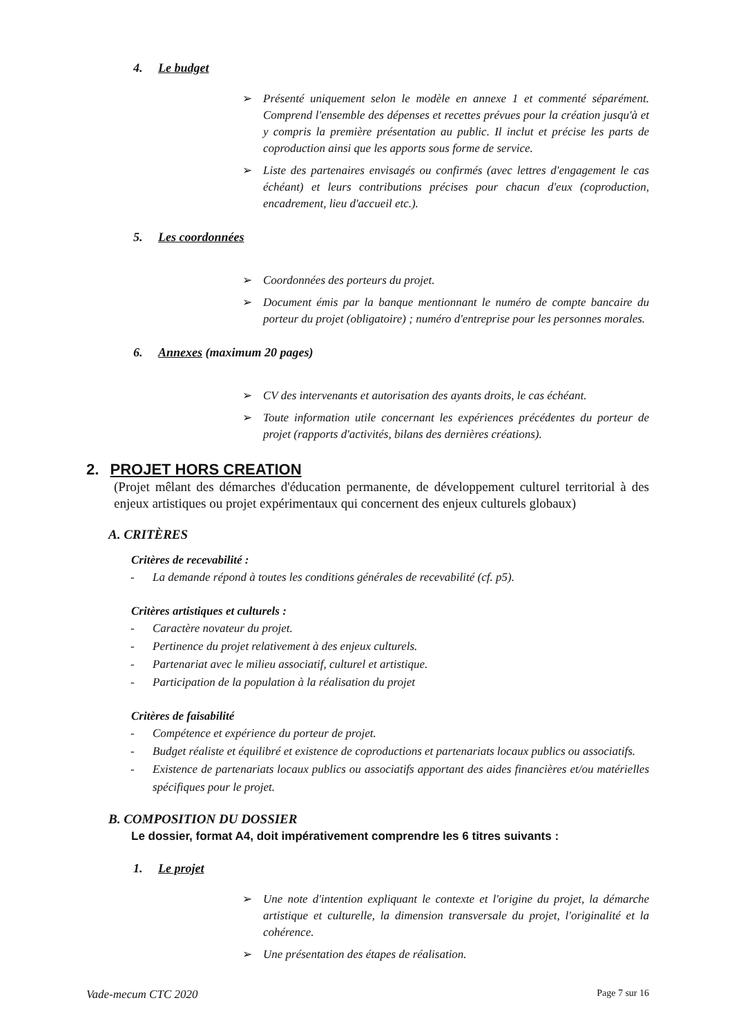4. Le budget
➢ Présenté uniquement selon le modèle en annexe 1 et commenté séparément. Comprend l'ensemble des dépenses et recettes prévues pour la création jusqu'à et y compris la première présentation au public. Il inclut et précise les parts de coproduction ainsi que les apports sous forme de service.
➢ Liste des partenaires envisagés ou confirmés (avec lettres d'engagement le cas échéant) et leurs contributions précises pour chacun d'eux (coproduction, encadrement, lieu d'accueil etc.).
5. Les coordonnées
➢ Coordonnées des porteurs du projet.
➢ Document émis par la banque mentionnant le numéro de compte bancaire du porteur du projet (obligatoire) ; numéro d'entreprise pour les personnes morales.
6. Annexes (maximum 20 pages)
➢ CV des intervenants et autorisation des ayants droits, le cas échéant.
➢ Toute information utile concernant les expériences précédentes du porteur de projet (rapports d'activités, bilans des dernières créations).
2. PROJET HORS CREATION
(Projet mêlant des démarches d'éducation permanente, de développement culturel territorial à des enjeux artistiques ou projet expérimentaux qui concernent des enjeux culturels globaux)
A. CRITÈRES
Critères de recevabilité :
- La demande répond à toutes les conditions générales de recevabilité (cf. p5).
Critères artistiques et culturels :
- Caractère novateur du projet.
- Pertinence du projet relativement à des enjeux culturels.
- Partenariat avec le milieu associatif, culturel et artistique.
- Participation de la population à la réalisation du projet
Critères de faisabilité
- Compétence et expérience du porteur de projet.
- Budget réaliste et équilibré et existence de coproductions et partenariats locaux publics ou associatifs.
- Existence de partenariats locaux publics ou associatifs apportant des aides financières et/ou matérielles spécifiques pour le projet.
B. COMPOSITION DU DOSSIER
Le dossier, format A4, doit impérativement comprendre les 6 titres suivants :
1. Le projet
➢ Une note d'intention expliquant le contexte et l'origine du projet, la démarche artistique et culturelle, la dimension transversale du projet, l'originalité et la cohérence.
➢ Une présentation des étapes de réalisation.
Vade-mecum CTC 2020 Page 7 sur 16